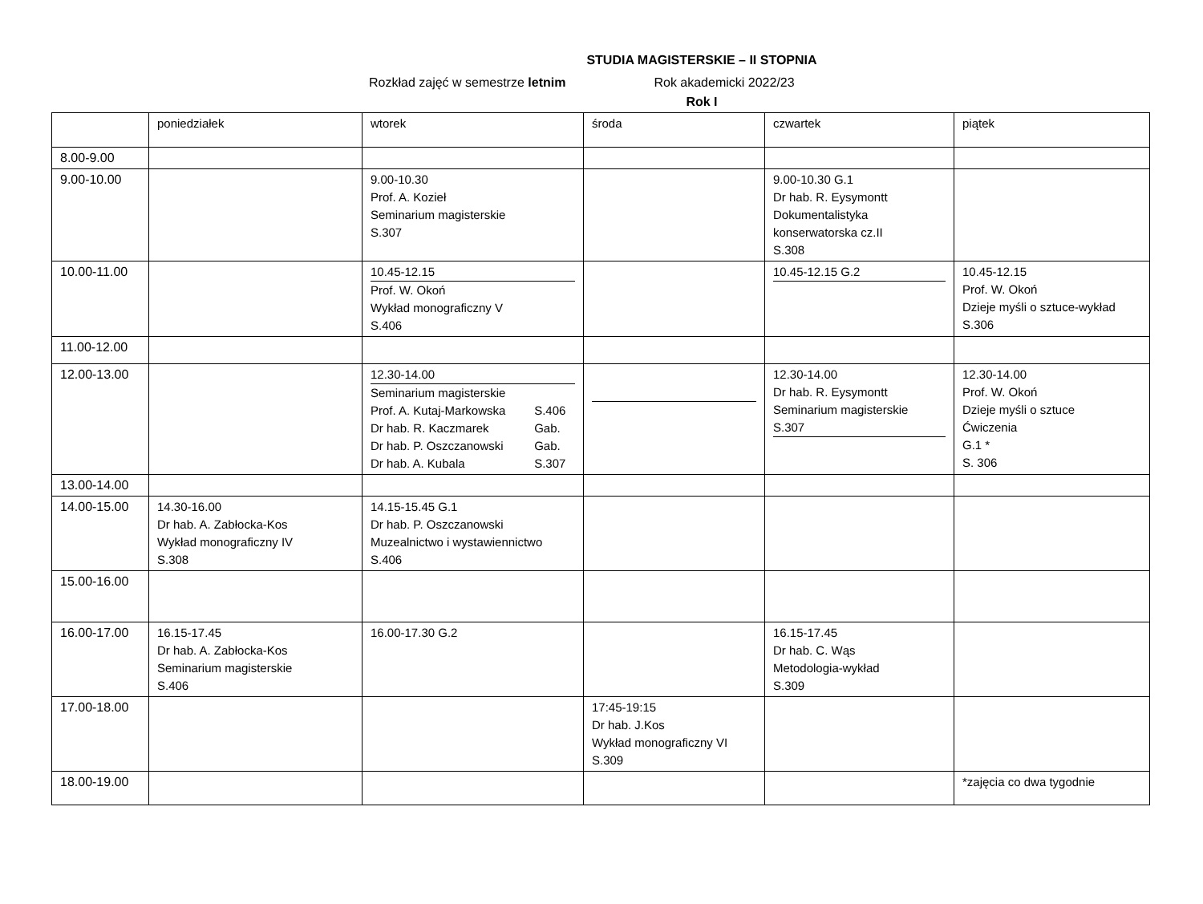STUDIA MAGISTERSKIE – II STOPNIA
Rozkład zajęć w semestrze letnim Rok akademicki 2022/23
Rok I
| | poniedziałek | wtorek | środa | czwartek | piątek |
| 8.00-9.00 | | | | | |
| 9.00-10.00 | | 9.00-10.30 Prof. A. Kozieł Seminarium magisterskie S.307 | | 9.00-10.30 G.1 Dr hab. R. Eysymontt Dokumentalistyka konserwatorska cz.II S.308 | |
| 10.00-11.00 | | 10.45-12.15 Prof. W. Okoń Wykład monograficzny V S.406 | | 10.45-12.15 G.2 | 10.45-12.15 Prof. W. Okoń Dzieje myśli o sztuce-wykład S.306 |
| 11.00-12.00 | | | | | |
| 12.00-13.00 | | 12.30-14.00 Seminarium magisterskie Prof. A. Kutaj-Markowska S.406 Dr hab. R. Kaczmarek Gab. Dr hab. P. Oszczanowski Gab. Dr hab. A. Kubala S.307 | | 12.30-14.00 Dr hab. R. Eysymontt Seminarium magisterskie S.307 | 12.30-14.00 Prof. W. Okoń Dzieje myśli o sztuce Ćwiczenia G.1 * S. 306 |
| 13.00-14.00 | | | | | |
| 14.00-15.00 | 14.30-16.00 Dr hab. A. Zabłocka-Kos Wykład monograficzny IV S.308 | 14.15-15.45 G.1 Dr hab. P. Oszczanowski Muzealnictwo i wystawiennictwo S.406 | | | |
| 15.00-16.00 | | | | | |
| 16.00-17.00 | 16.15-17.45 Dr hab. A. Zabłocka-Kos Seminarium magisterskie S.406 | 16.00-17.30 G.2 | | 16.15-17.45 Dr hab. C. Wąs Metodologia-wykład S.309 | |
| 17.00-18.00 | | | 17:45-19:15 Dr hab. J.Kos Wykład monograficzny VI S.309 | | |
| 18.00-19.00 | | | | | *zajęcia co dwa tygodnie |